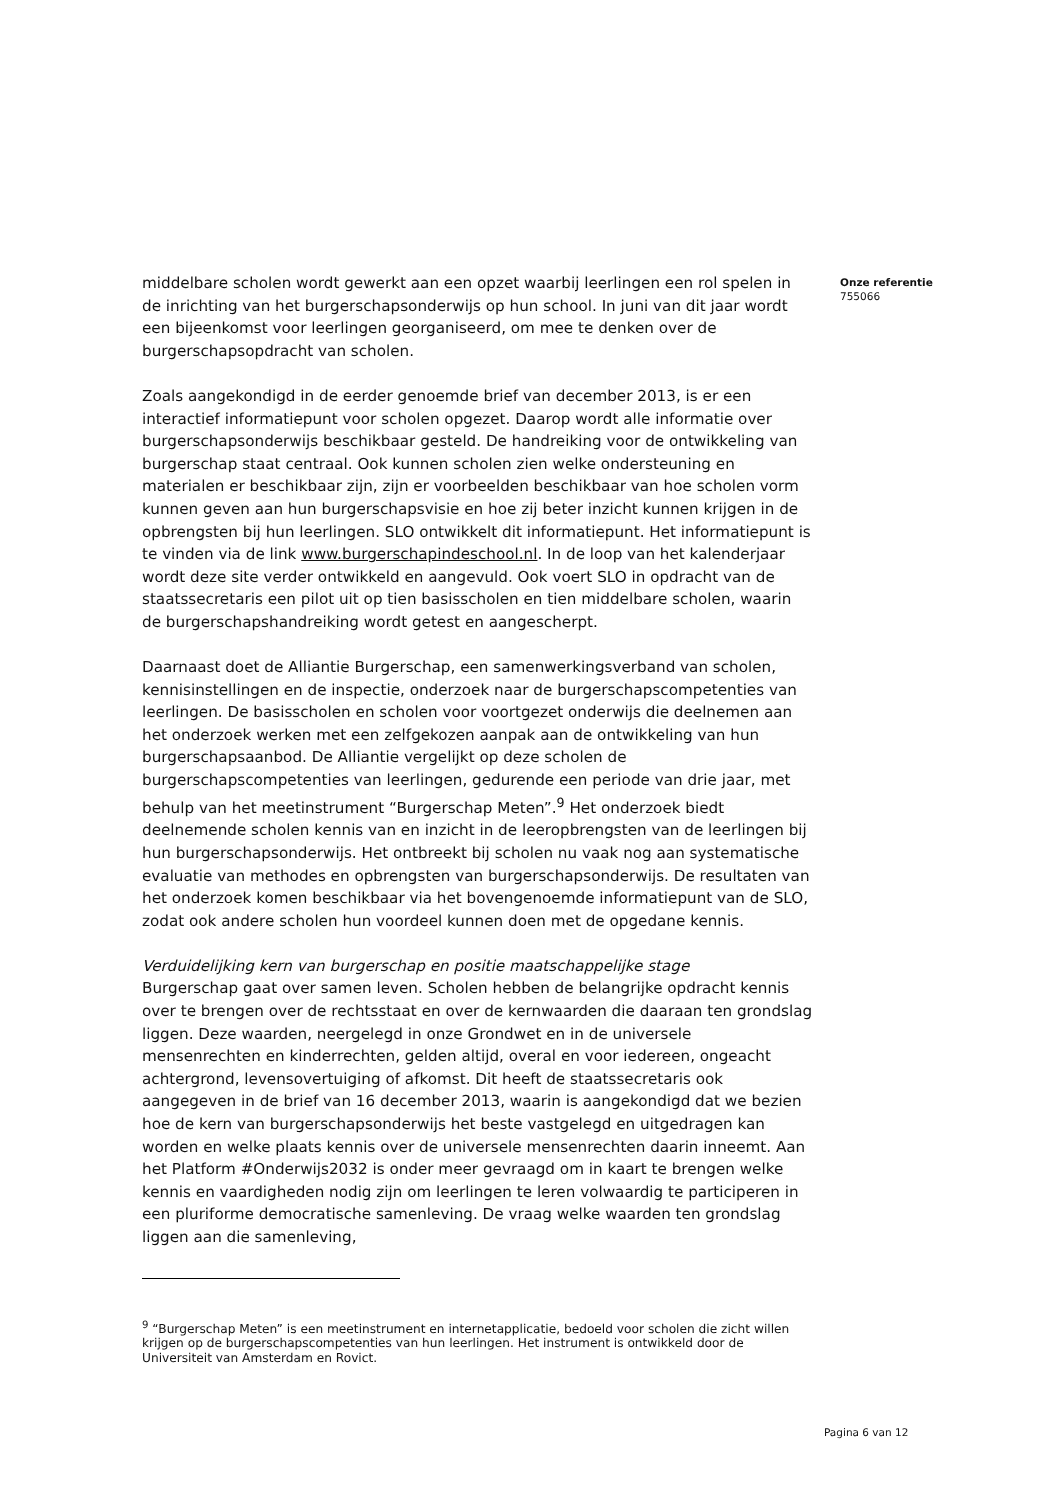middelbare scholen wordt gewerkt aan een opzet waarbij leerlingen een rol spelen in de inrichting van het burgerschapsonderwijs op hun school. In juni van dit jaar wordt een bijeenkomst voor leerlingen georganiseerd, om mee te denken over de burgerschapsopdracht van scholen.
Zoals aangekondigd in de eerder genoemde brief van december 2013, is er een interactief informatiepunt voor scholen opgezet. Daarop wordt alle informatie over burgerschapsonderwijs beschikbaar gesteld. De handreiking voor de ontwikkeling van burgerschap staat centraal. Ook kunnen scholen zien welke ondersteuning en materialen er beschikbaar zijn, zijn er voorbeelden beschikbaar van hoe scholen vorm kunnen geven aan hun burgerschapsvisie en hoe zij beter inzicht kunnen krijgen in de opbrengsten bij hun leerlingen. SLO ontwikkelt dit informatiepunt. Het informatiepunt is te vinden via de link www.burgerschapindeschool.nl. In de loop van het kalenderjaar wordt deze site verder ontwikkeld en aangevuld. Ook voert SLO in opdracht van de staatssecretaris een pilot uit op tien basisscholen en tien middelbare scholen, waarin de burgerschapshandreiking wordt getest en aangescherpt.
Daarnaast doet de Alliantie Burgerschap, een samenwerkingsverband van scholen, kennisinstellingen en de inspectie, onderzoek naar de burgerschapscompetenties van leerlingen. De basisscholen en scholen voor voortgezet onderwijs die deelnemen aan het onderzoek werken met een zelfgekozen aanpak aan de ontwikkeling van hun burgerschapsaanbod. De Alliantie vergelijkt op deze scholen de burgerschapscompetenties van leerlingen, gedurende een periode van drie jaar, met behulp van het meetinstrument “Burgerschap Meten”.<sup>9</sup> Het onderzoek biedt deelnemende scholen kennis van en inzicht in de leeropbrengsten van de leerlingen bij hun burgerschapsonderwijs. Het ontbreekt bij scholen nu vaak nog aan systematische evaluatie van methodes en opbrengsten van burgerschapsonderwijs. De resultaten van het onderzoek komen beschikbaar via het bovengenoemde informatiepunt van de SLO, zodat ook andere scholen hun voordeel kunnen doen met de opgedane kennis.
Verduidelijking kern van burgerschap en positie maatschappelijke stage
Burgerschap gaat over samen leven. Scholen hebben de belangrijke opdracht kennis over te brengen over de rechtsstaat en over de kernwaarden die daaraan ten grondslag liggen. Deze waarden, neergelegd in onze Grondwet en in de universele mensenrechten en kinderrechten, gelden altijd, overal en voor iedereen, ongeacht achtergrond, levensovertuiging of afkomst. Dit heeft de staatssecretaris ook aangegeven in de brief van 16 december 2013, waarin is aangekondigd dat we bezien hoe de kern van burgerschapsonderwijs het beste vastgelegd en uitgedragen kan worden en welke plaats kennis over de universele mensenrechten daarin inneemt. Aan het Platform #Onderwijs2032 is onder meer gevraagd om in kaart te brengen welke kennis en vaardigheden nodig zijn om leerlingen te leren volwaardig te participeren in een pluriforme democratische samenleving. De vraag welke waarden ten grondslag liggen aan die samenleving,
Onze referentie
755066
<sup>9</sup> “Burgerschap Meten” is een meetinstrument en internetapplicatie, bedoeld voor scholen die zicht willen krijgen op de burgerschapscompetenties van hun leerlingen. Het instrument is ontwikkeld door de Universiteit van Amsterdam en Rovict.
Pagina 6 van 12